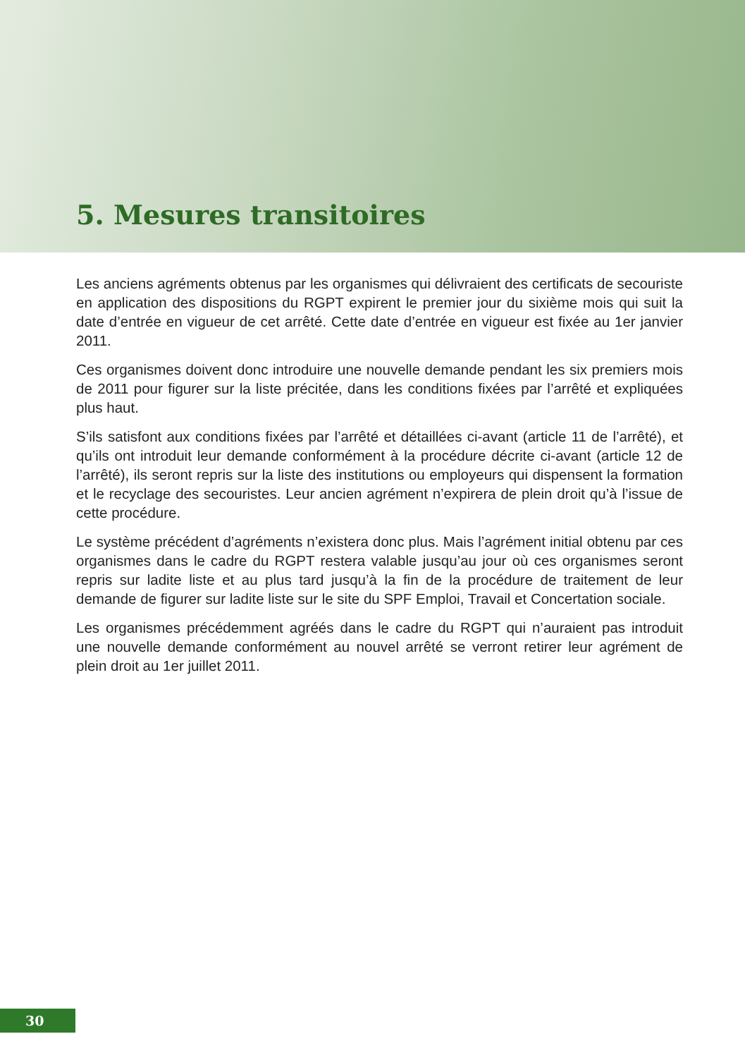5. Mesures transitoires
Les anciens agréments obtenus par les organismes qui délivraient des certificats de secouriste en application des dispositions du RGPT expirent le premier jour du sixième mois qui suit la date d’entrée en vigueur de cet arrêté. Cette date d’entrée en vigueur est fixée au 1er janvier 2011.
Ces organismes doivent donc introduire une nouvelle demande pendant les six premiers mois de 2011 pour figurer sur la liste précitée, dans les conditions fixées par l’arrêté et expliquées plus haut.
S’ils satisfont aux conditions fixées par l’arrêté et détaillées ci-avant (article 11 de l’arrêté), et qu’ils ont introduit leur demande conformément à la procédure décrite ci-avant (article 12 de l’arrêté), ils seront repris sur la liste des institutions ou employeurs qui dispensent la formation et le recyclage des secouristes. Leur ancien agrément n’expirera de plein droit qu’à l’issue de cette procédure.
Le système précédent d’agréments n’existera donc plus. Mais l’agrément initial obtenu par ces organismes dans le cadre du RGPT restera valable jusqu’au jour où ces organismes seront repris sur ladite liste et au plus tard jusqu’à la fin de la procédure de traitement de leur demande de figurer sur ladite liste sur le site du SPF Emploi, Travail et Concertation sociale.
Les organismes précédemment agréés dans le cadre du RGPT qui n’auraient pas introduit une nouvelle demande conformément au nouvel arrêté se verront retirer leur agrément de plein droit au 1er juillet 2011.
30